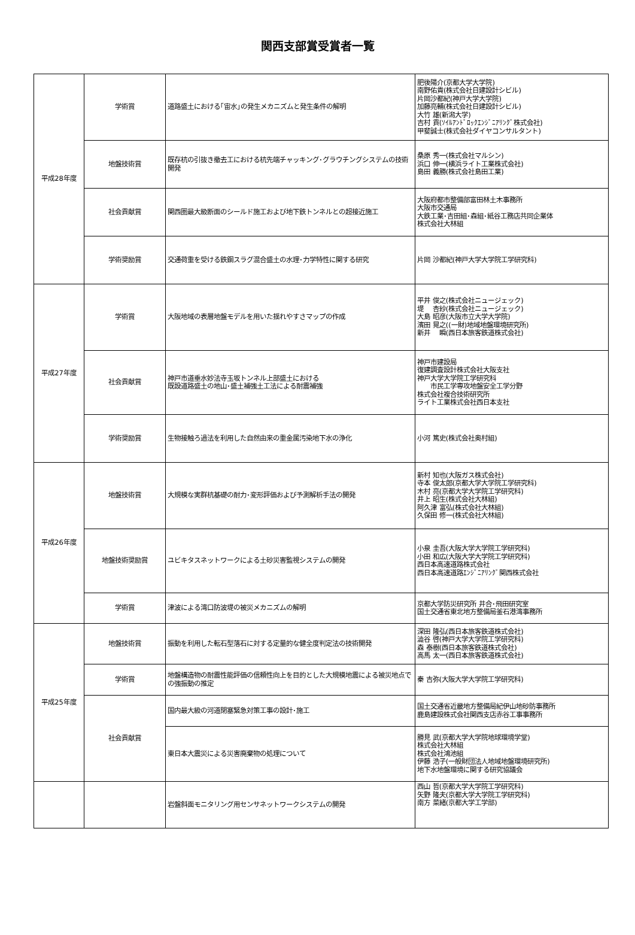関西支部賞受賞者一覧
| 平成28年度 | 学術賞 | 道路盛土における｢宙水｣の発生メカニズムと発生条件の解明 | 肥後陽介(京都大学大学院) 南野佑貴(株式会社日建設計シビル) 片岡沙都紀(神戸大学大学院) 加藤亮輔(株式会社日建設計シビル) 大竹 雄(新潟大学) 吉村 貢(ｿｲﾙｱﾝﾄﾞﾛｯｸｴﾝｼﾞﾆｱﾘﾝｸﾞ株式会社) 甲斐誠士(株式会社ダイヤコンサルタント) |
| | 地盤技術賞 | 既存杭の引抜き撤去工における杭先端チャッキング･グラウチングシステムの技術開発 | 桑原 秀一(株式会社マルシン) 浜口 伸一(横浜ライト工業株式会社) 島田 義勝(株式会社島田工業) |
| | 社会貢献賞 | 関西圏最大級断面のシールド施工および地下鉄トンネルとの超接近施工 | 大阪府都市整備部富田林土木事務所 大阪市交通局 大鉄工業･吉田組･森組･紙谷工務店共同企業体 株式会社大林組 |
| | 学術奨励賞 | 交通荷重を受ける鉄鋼スラグ混合盛土の水理･力学特性に関する研究 | 片岡 沙都紀(神戸大学大学院工学研究科) |
| 平成27年度 | 学術賞 | 大阪地域の表層地盤モデルを用いた揺れやすさマップの作成 | 平井 俊之(株式会社ニュージェック) 堤 杏紗(株式会社ニュージェック) 大島 昭彦(大阪市立大学大学院) 濱田 晃之((一財)地域地盤環境研究所) 新井 瞬(西日本旅客鉄道株式会社) |
| | 社会貢献賞 | 神戸市道垂水妙法寺玉坂トンネル上部盛土における 既設道路盛土の地山･盛土補強土工法による耐震補強 | 神戸市建設局 復建調査設計株式会社大阪支社 神戸大学大学院工学研究科 市民工学専攻地盤安全工学分野 株式会社複合技術研究所 ライト工業株式会社西日本支社 |
| | 学術奨励賞 | 生物接触ろ過法を利用した自然由来の重金属汚染地下水の浄化 | 小河 篤史(株式会社奥村組) |
| 平成26年度 | 地盤技術賞 | 大規模な実群杭基礎の耐力･変形評価および予測解析手法の開発 | 新村 知也(大阪ガス株式会社) 寺本 俊太郎(京都大学大学院工学研究科) 木村 亮(京都大学大学院工学研究科) 井上 昭生(株式会社大林組) 阿久津 富弘(株式会社大林組) 久保田 修一(株式会社大林組) |
| | 地盤技術奨励賞 | ユビキタスネットワークによる土砂災害監視システムの開発 | 小泉 圭吾(大阪大学大学院工学研究科) 小田 和広(大阪大学大学院工学研究科) 西日本高速道路株式会社 西日本高速道路ｴﾝｼﾞﾆｱﾘﾝｸﾞ関西株式会社 |
| | 学術賞 | 津波による湾口防波堤の被災メカニズムの解明 | 京都大学防災研究所 井合･飛田研究室 国土交通省東北地方整備局釜石港湾事務所 |
| 平成25年度 | 地盤技術賞 | 振動を利用した転石型落石に対する定量的な健全度判定法の技術開発 | 深田 隆弘(西日本旅客鉄道株式会社) 澁谷 啓(神戸大学大学院工学研究科) 森 泰樹(西日本旅客鉄道株式会社) 高馬 太一(西日本旅客鉄道株式会社) |
| | 学術賞 | 地盤構造物の耐震性能評価の信頼性向上を目的とした大規模地震による被災地点での強振動の推定 | 秦 吉弥(大阪大学大学院工学研究科) |
| | 社会貢献賞 | 国内最大級の河道閉塞緊急対策工事の設計･施工 | 国土交通省近畿地方整備局紀伊山地砂防事務所 鹿島建設株式会社関西支店赤谷工事事務所 |
| | | 東日本大震災による災害廃棄物の処理について | 勝見 武(京都大学大学院地球環境学堂) 株式会社大林組 株式会社鴻池組 伊藤 浩子(一般財団法人地域地盤環境研究所) 地下水地盤環境に関する研究協議会 |
| | | 岩盤斜面モニタリング用センサネットワークシステムの開発 | 西山 哲(京都大学大学院工学研究科) 矢野 隆夫(京都大学大学院工学研究科) 南方 菜緒(京都大学工学部) |